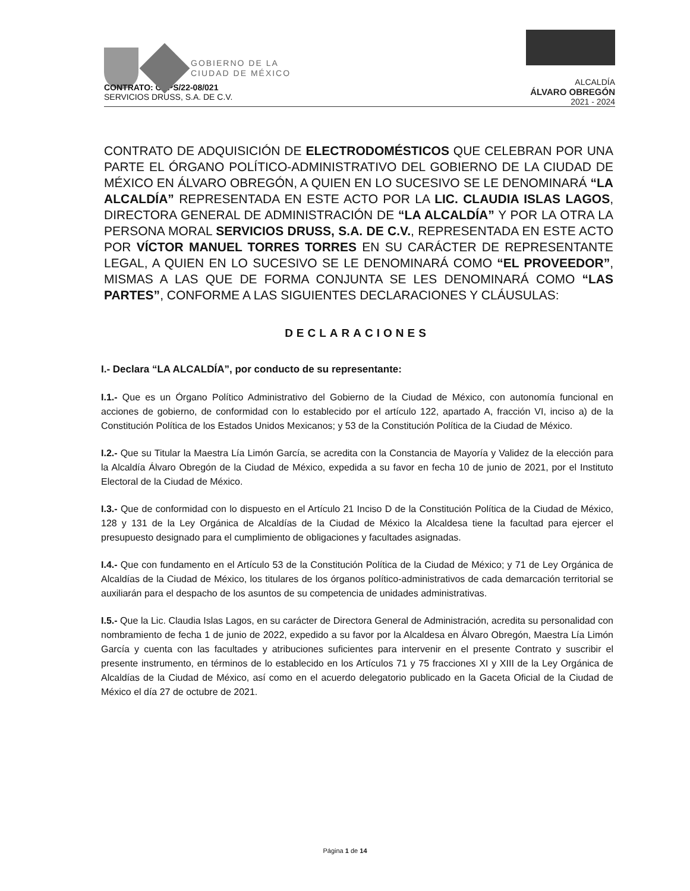GOBIERNO DE LA
CIUDAD DE MÉXICO
ALCALDÍA
ÁLVARO OBREGÓN
2021 - 2024
CONTRATO: CAPS/22-08/021
SERVICIOS DRUSS, S.A. DE C.V.
CONTRATO DE ADQUISICIÓN DE ELECTRODOMÉSTICOS QUE CELEBRAN POR UNA PARTE EL ÓRGANO POLÍTICO-ADMINISTRATIVO DEL GOBIERNO DE LA CIUDAD DE MÉXICO EN ÁLVARO OBREGÓN, A QUIEN EN LO SUCESIVO SE LE DENOMINARÁ “LA ALCALDÍA” REPRESENTADA EN ESTE ACTO POR LA LIC. CLAUDIA ISLAS LAGOS, DIRECTORA GENERAL DE ADMINISTRACIÓN DE “LA ALCALDÍA” Y POR LA OTRA LA PERSONA MORAL SERVICIOS DRUSS, S.A. DE C.V., REPRESENTADA EN ESTE ACTO POR VÍCTOR MANUEL TORRES TORRES EN SU CARÁCTER DE REPRESENTANTE LEGAL, A QUIEN EN LO SUCESIVO SE LE DENOMINARÁ COMO “EL PROVEEDOR”, MISMAS A LAS QUE DE FORMA CONJUNTA SE LES DENOMINARÁ COMO “LAS PARTES”, CONFORME A LAS SIGUIENTES DECLARACIONES Y CLÁUSULAS:
DECLARACIONES
I.- Declara “LA ALCALDÍA”, por conducto de su representante:
I.1.- Que es un Órgano Político Administrativo del Gobierno de la Ciudad de México, con autonomía funcional en acciones de gobierno, de conformidad con lo establecido por el artículo 122, apartado A, fracción VI, inciso a) de la Constitución Política de los Estados Unidos Mexicanos; y 53 de la Constitución Política de la Ciudad de México.
I.2.- Que su Titular la Maestra Lía Limón García, se acredita con la Constancia de Mayoría y Validez de la elección para la Alcaldía Álvaro Obregón de la Ciudad de México, expedida a su favor en fecha 10 de junio de 2021, por el Instituto Electoral de la Ciudad de México.
I.3.- Que de conformidad con lo dispuesto en el Artículo 21 Inciso D de la Constitución Política de la Ciudad de México, 128 y 131 de la Ley Orgánica de Alcaldías de la Ciudad de México la Alcaldesa tiene la facultad para ejercer el presupuesto designado para el cumplimiento de obligaciones y facultades asignadas.
I.4.- Que con fundamento en el Artículo 53 de la Constitución Política de la Ciudad de México; y 71 de Ley Orgánica de Alcaldías de la Ciudad de México, los titulares de los órganos político-administrativos de cada demarcación territorial se auxiliarán para el despacho de los asuntos de su competencia de unidades administrativas.
I.5.- Que la Lic. Claudia Islas Lagos, en su carácter de Directora General de Administración, acredita su personalidad con nombramiento de fecha 1 de junio de 2022, expedido a su favor por la Alcaldesa en Álvaro Obregón, Maestra Lía Limón García y cuenta con las facultades y atribuciones suficientes para intervenir en el presente Contrato y suscribir el presente instrumento, en términos de lo establecido en los Artículos 71 y 75 fracciones XI y XIII de la Ley Orgánica de Alcaldías de la Ciudad de México, así como en el acuerdo delegatorio publicado en la Gaceta Oficial de la Ciudad de México el día 27 de octubre de 2021.
Página 1 de 14